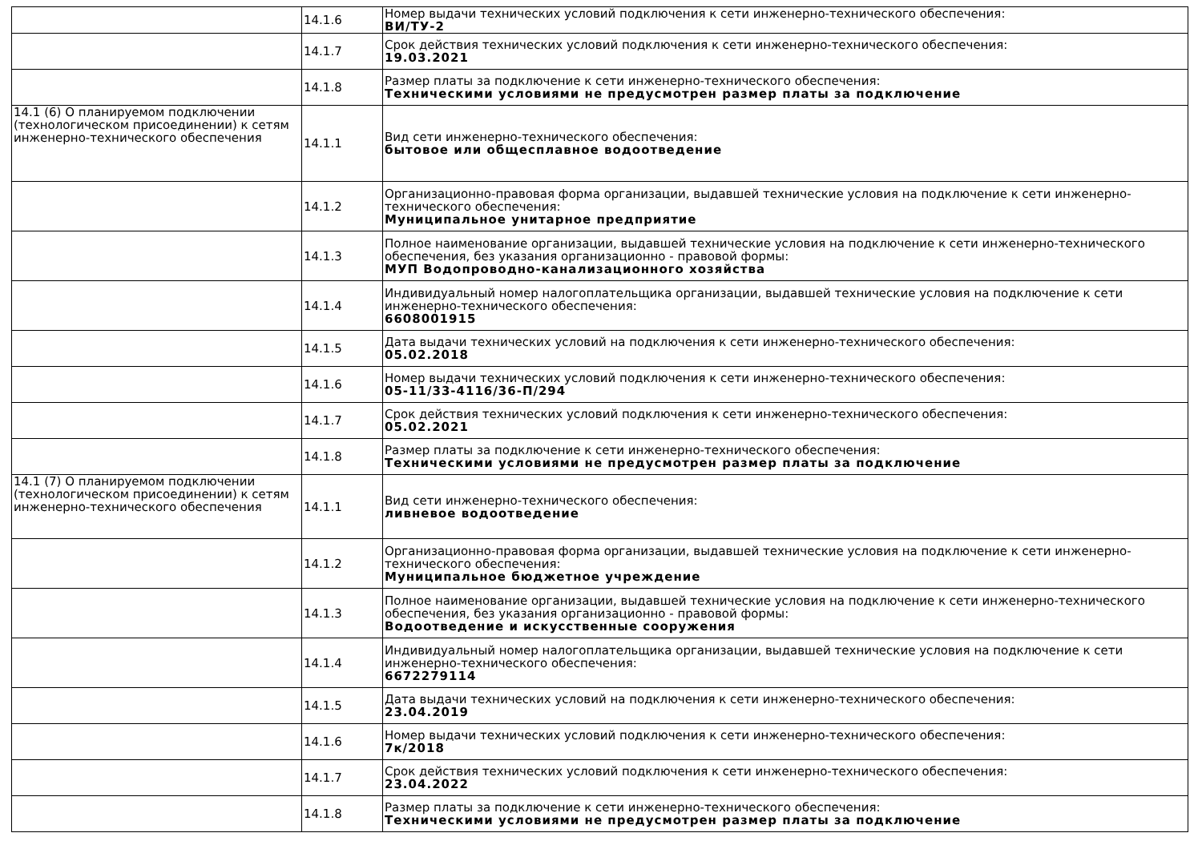| | 14.1.6 | Номер выдачи технических условий подключения к сети инженерно-технического обеспечения: ВИ/ТУ-2 |
| | 14.1.7 | Срок действия технических условий подключения к сети инженерно-технического обеспечения: 19.03.2021 |
| | 14.1.8 | Размер платы за подключение к сети инженерно-технического обеспечения: Техническими условиями не предусмотрен размер платы за подключение |
| 14.1 (6) О планируемом подключении (технологическом присоединении) к сетям инженерно-технического обеспечения | 14.1.1 | Вид сети инженерно-технического обеспечения: бытовое или общесплавное водоотведение |
| | 14.1.2 | Организационно-правовая форма организации, выдавшей технические условия на подключение к сети инженерно-технического обеспечения: Муниципальное унитарное предприятие |
| | 14.1.3 | Полное наименование организации, выдавшей технические условия на подключение к сети инженерно-технического обеспечения, без указания организационно - правовой формы: МУП Водопроводно-канализационного хозяйства |
| | 14.1.4 | Индивидуальный номер налогоплательщика организации, выдавшей технические условия на подключение к сети инженерно-технического обеспечения: 6608001915 |
| | 14.1.5 | Дата выдачи технических условий на подключения к сети инженерно-технического обеспечения: 05.02.2018 |
| | 14.1.6 | Номер выдачи технических условий подключения к сети инженерно-технического обеспечения: 05-11/33-4116/36-П/294 |
| | 14.1.7 | Срок действия технических условий подключения к сети инженерно-технического обеспечения: 05.02.2021 |
| | 14.1.8 | Размер платы за подключение к сети инженерно-технического обеспечения: Техническими условиями не предусмотрен размер платы за подключение |
| 14.1 (7) О планируемом подключении (технологическом присоединении) к сетям инженерно-технического обеспечения | 14.1.1 | Вид сети инженерно-технического обеспечения: ливневое водоотведение |
| | 14.1.2 | Организационно-правовая форма организации, выдавшей технические условия на подключение к сети инженерно-технического обеспечения: Муниципальное бюджетное учреждение |
| | 14.1.3 | Полное наименование организации, выдавшей технические условия на подключение к сети инженерно-технического обеспечения, без указания организационно - правовой формы: Водоотведение и искусственные сооружения |
| | 14.1.4 | Индивидуальный номер налогоплательщика организации, выдавшей технические условия на подключение к сети инженерно-технического обеспечения: 6672279114 |
| | 14.1.5 | Дата выдачи технических условий на подключения к сети инженерно-технического обеспечения: 23.04.2019 |
| | 14.1.6 | Номер выдачи технических условий подключения к сети инженерно-технического обеспечения: 7к/2018 |
| | 14.1.7 | Срок действия технических условий подключения к сети инженерно-технического обеспечения: 23.04.2022 |
| | 14.1.8 | Размер платы за подключение к сети инженерно-технического обеспечения: Техническими условиями не предусмотрен размер платы за подключение |